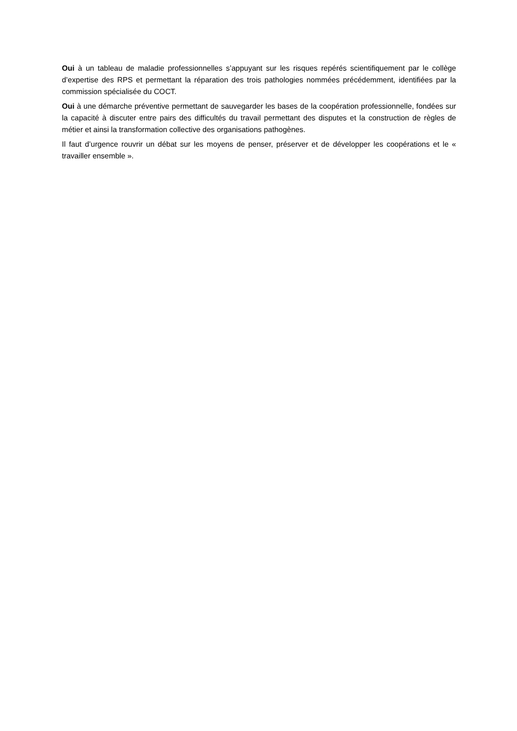Oui à un tableau de maladie professionnelles s’appuyant sur les risques repérés scientifiquement par le collège d’expertise des RPS et permettant la réparation des trois pathologies nommées précédemment, identifiées par la commission spécialisée du COCT.
Oui à une démarche préventive permettant de sauvegarder les bases de la coopération professionnelle, fondées sur la capacité à discuter entre pairs des difficultés du travail permettant des disputes et la construction de règles de métier et ainsi la transformation collective des organisations pathogènes.
Il faut d’urgence rouvrir un débat sur les moyens de penser, préserver et de développer les coopérations et le « travailler ensemble ».